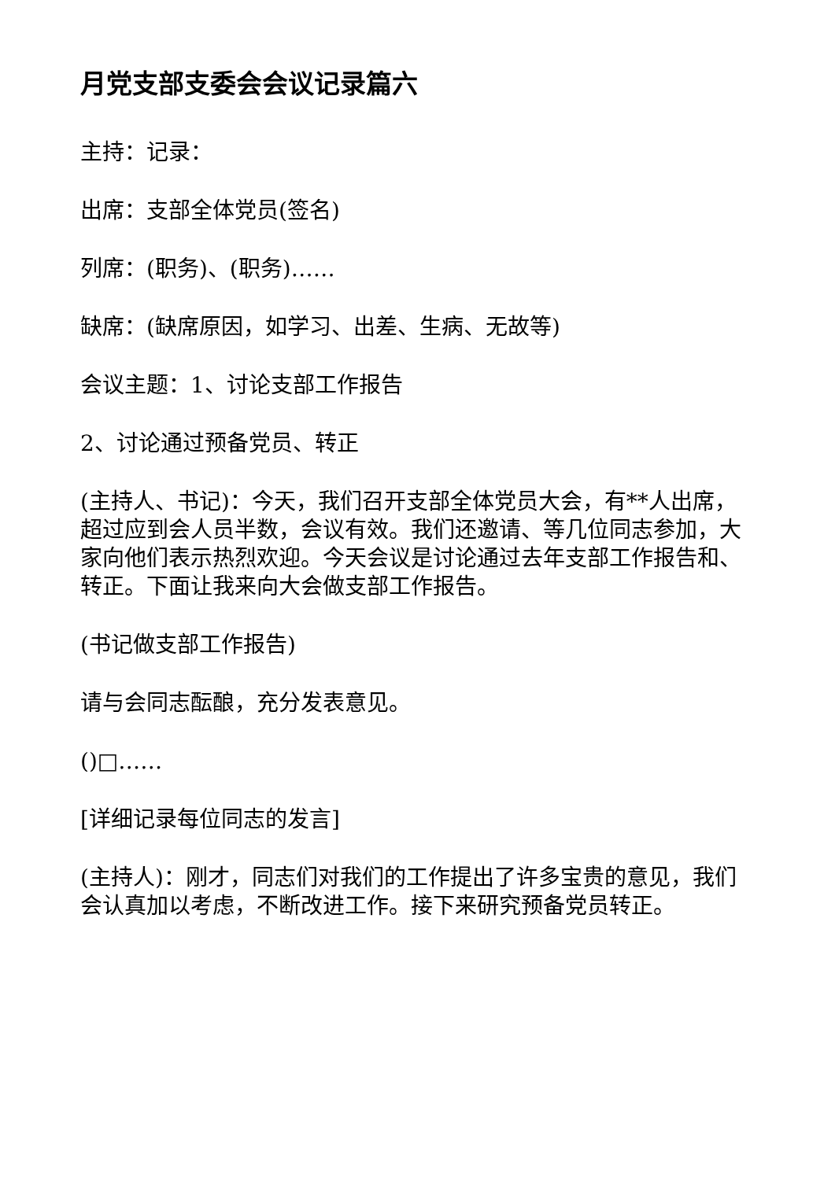月党支部支委会会议记录篇六
主持：记录：
出席：支部全体党员(签名)
列席：(职务)、(职务)……
缺席：(缺席原因，如学习、出差、生病、无故等)
会议主题：1、讨论支部工作报告
2、讨论通过预备党员、转正
(主持人、书记)：今天，我们召开支部全体党员大会，有**人出席，超过应到会人员半数，会议有效。我们还邀请、等几位同志参加，大家向他们表示热烈欢迎。今天会议是讨论通过去年支部工作报告和、转正。下面让我来向大会做支部工作报告。
(书记做支部工作报告)
请与会同志酝酿，充分发表意见。
()□……
[详细记录每位同志的发言]
(主持人)：刚才，同志们对我们的工作提出了许多宝贵的意见，我们会认真加以考虑，不断改进工作。接下来研究预备党员转正。